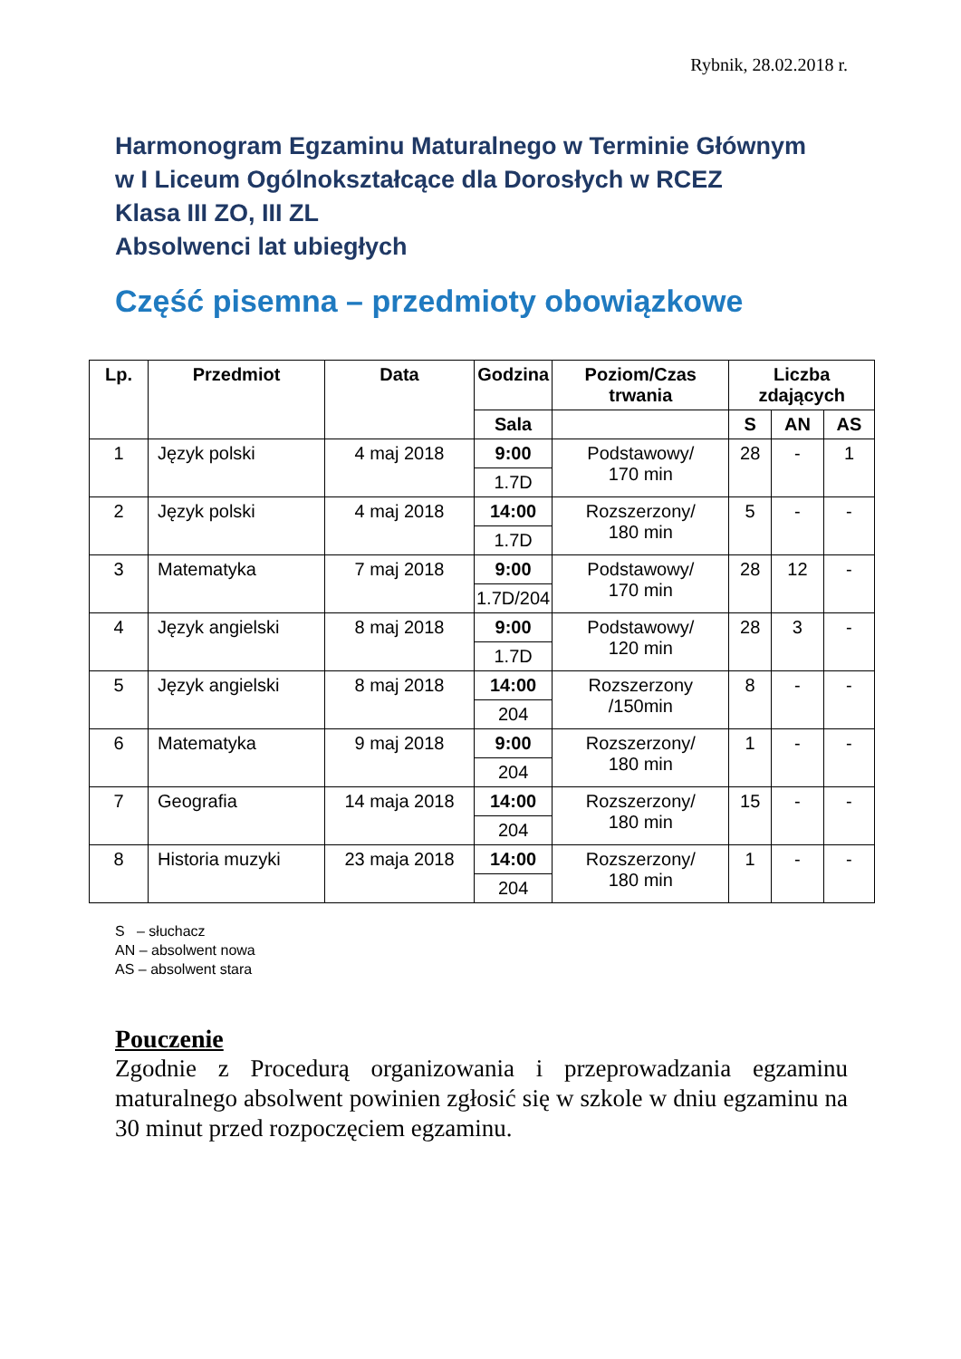Rybnik, 28.02.2018 r.
Harmonogram Egzaminu Maturalnego w Terminie Głównym
w I Liceum Ogólnokształcące dla Dorosłych w RCEZ
Klasa III ZO, III ZL
Absolwenci lat ubiegłych
Część pisemna – przedmioty obowiązkowe
| Lp. | Przedmiot | Data | Godzina | Poziom/Czas trwania | Liczba zdających | | |
| --- | --- | --- | --- | --- | --- | --- | --- |
| | | | Sala | | S | AN | AS |
| 1 | Język polski | 4 maj 2018 | 9:00 | Podstawowy/ 170 min | 28 | - | 1 |
| | | | 1.7D | | | | |
| 2 | Język polski | 4 maj 2018 | 14:00 | Rozszerzony/ 180 min | 5 | - | - |
| | | | 1.7D | | | | |
| 3 | Matematyka | 7 maj 2018 | 9:00 | Podstawowy/ 170 min | 28 | 12 | - |
| | | | 1.7D/204 | | | | |
| 4 | Język angielski | 8 maj 2018 | 9:00 | Podstawowy/ 120 min | 28 | 3 | - |
| | | | 1.7D | | | | |
| 5 | Język angielski | 8 maj 2018 | 14:00 | Rozszerzony /150min | 8 | - | - |
| | | | 204 | | | | |
| 6 | Matematyka | 9 maj 2018 | 9:00 | Rozszerzony/ 180 min | 1 | - | - |
| | | | 204 | | | | |
| 7 | Geografia | 14 maja 2018 | 14:00 | Rozszerzony/ 180 min | 15 | - | - |
| | | | 204 | | | | |
| 8 | Historia muzyki | 23 maja 2018 | 14:00 | Rozszerzony/ 180 min | 1 | - | - |
| | | | 204 | | | | |
S – słuchacz
AN – absolwent nowa
AS – absolwent stara
Pouczenie
Zgodnie z Procedurą organizowania i przeprowadzania egzaminu maturalnego absolwent powinien zgłosić się w szkole w dniu egzaminu na 30 minut przed rozpoczęciem egzaminu.